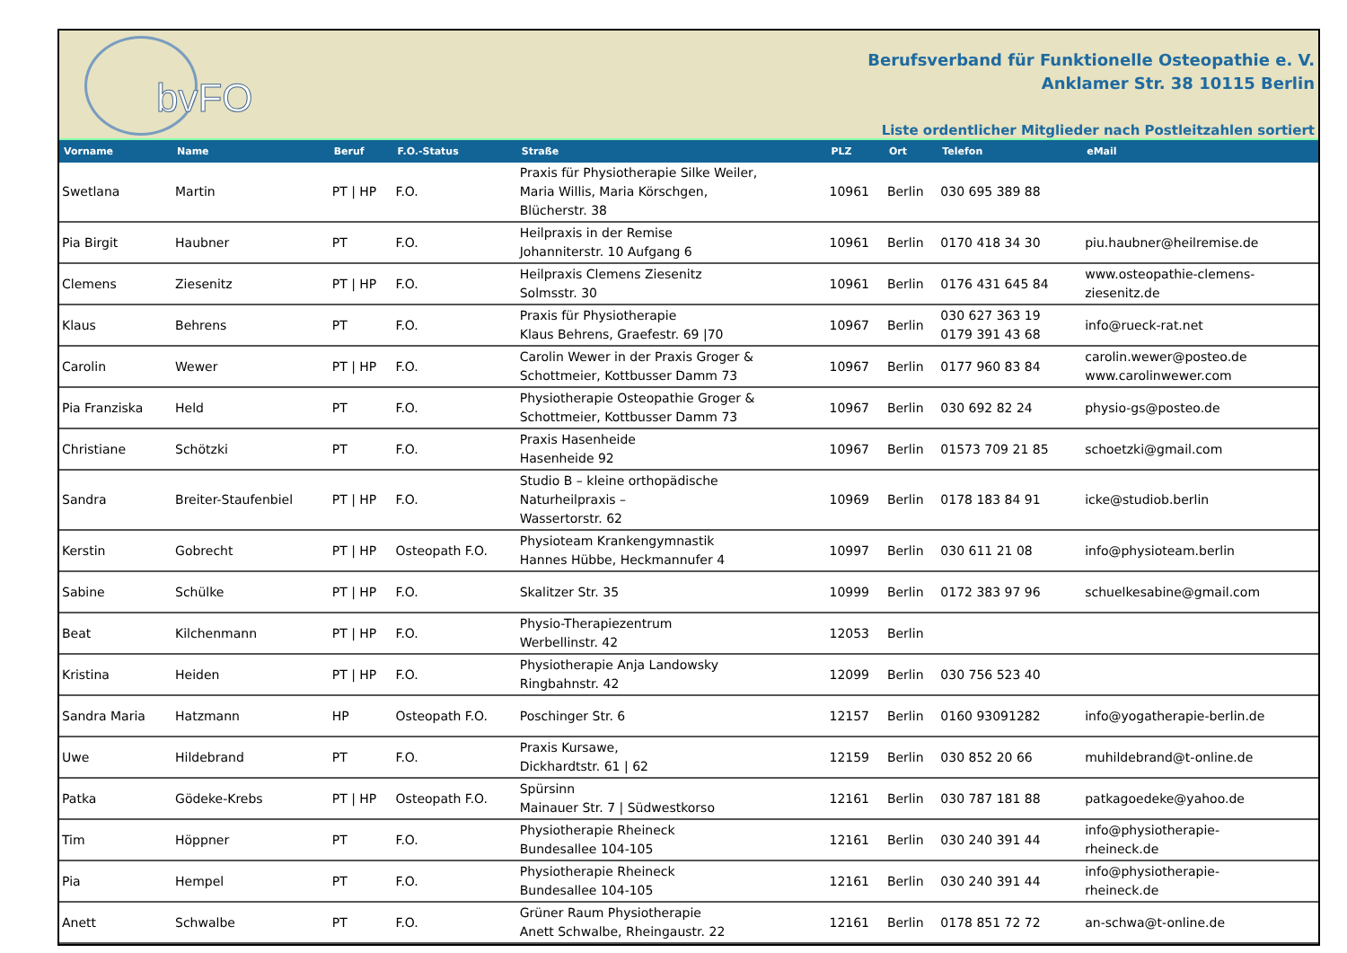bvFO
Berufsverband für Funktionelle Osteopathie e. V.
Anklamer Str. 38 10115 Berlin
Liste ordentlicher Mitglieder nach Postleitzahlen sortiert
| Vorname | Name | Beruf | F.O.-Status | Straße | PLZ | Ort | Telefon | eMail |
| --- | --- | --- | --- | --- | --- | --- | --- | --- |
| Swetlana | Martin | PT / HP | F.O. | Praxis für Physiotherapie Silke Weiler, Maria Willis, Maria Körschgen, Blücherstr. 38 | 10961 | Berlin | 030 695 389 88 | |
| Pia Birgit | Haubner | PT | F.O. | Heilpraxis in der Remise Johanniterstr. 10 Aufgang 6 | 10961 | Berlin | 0170 418 34 30 | piu.haubner@heilremise.de |
| Clemens | Ziesenitz | PT / HP | F.O. | Heilpraxis Clemens Ziesenitz Solmsstr. 30 | 10961 | Berlin | 0176 431 645 84 | www.osteopathie-clemens- ziesenitz.de |
| Klaus | Behrens | PT | F.O. | Praxis für Physiotherapie Klaus Behrens, Graefestr. 69 /70 | 10967 | Berlin | 030 627 363 19 0179 391 43 68 | info@rueck-rat.net |
| Carolin | Wewer | PT / HP | F.O. | Carolin Wewer in der Praxis Groger & Schottmeier, Kottbusser Damm 73 | 10967 | Berlin | 0177 960 83 84 | carolin.wewer@posteo.de www.carolinwewer.com |
| Pia Franziska | Held | PT | F.O. | Physiotherapie Osteopathie Groger & Schottmeier, Kottbusser Damm 73 | 10967 | Berlin | 030 692 82 24 | physio-gs@posteo.de |
| Christiane | Schötzki | PT | F.O. | Praxis Hasenheide Hasenheide 92 | 10967 | Berlin | 01573 709 21 85 | schoetzki@gmail.com |
| Sandra | Breiter-Staufenbiel | PT / HP | F.O. | Studio B – kleine orthopädische Naturheilpraxis – Wassertorstr. 62 | 10969 | Berlin | 0178 183 84 91 | icke@studiob.berlin |
| Kerstin | Gobrecht | PT / HP | Osteopath F.O. | Physioteam Krankengymnastik Hannes Hübbe, Heckmannufer 4 | 10997 | Berlin | 030 611 21 08 | info@physioteam.berlin |
| Sabine | Schülke | PT / HP | F.O. | Skalitzer Str. 35 | 10999 | Berlin | 0172 383 97 96 | schuelkesabine@gmail.com |
| Beat | Kilchenmann | PT / HP | F.O. | Physio-Therapiezentrum Werbellinstr. 42 | 12053 | Berlin | | |
| Kristina | Heiden | PT / HP | F.O. | Physiotherapie Anja Landowsky Ringbahnstr. 42 | 12099 | Berlin | 030 756 523 40 | |
| Sandra Maria | Hatzmann | HP | Osteopath F.O. | Poschinger Str. 6 | 12157 | Berlin | 0160 93091282 | info@yogatherapie-berlin.de |
| Uwe | Hildebrand | PT | F.O. | Praxis Kursawe, Dickhardtstr. 61 / 62 | 12159 | Berlin | 030 852 20 66 | muhildebrand@t-online.de |
| Patka | Gödeke-Krebs | PT / HP | Osteopath F.O. | Spürsinn Mainauer Str. 7 / Südwestkorso | 12161 | Berlin | 030 787 181 88 | patkagoedeke@yahoo.de |
| Tim | Höppner | PT | F.O. | Physiotherapie Rheineck Bundesallee 104-105 | 12161 | Berlin | 030 240 391 44 | info@physiotherapie- rheineck.de |
| Pia | Hempel | PT | F.O. | Physiotherapie Rheineck Bundesallee 104-105 | 12161 | Berlin | 030 240 391 44 | info@physiotherapie- rheineck.de |
| Anett | Schwalbe | PT | F.O. | Grüner Raum Physiotherapie Anett Schwalbe, Rheingaustr. 22 | 12161 | Berlin | 0178 851 72 72 | an-schwa@t-online.de |